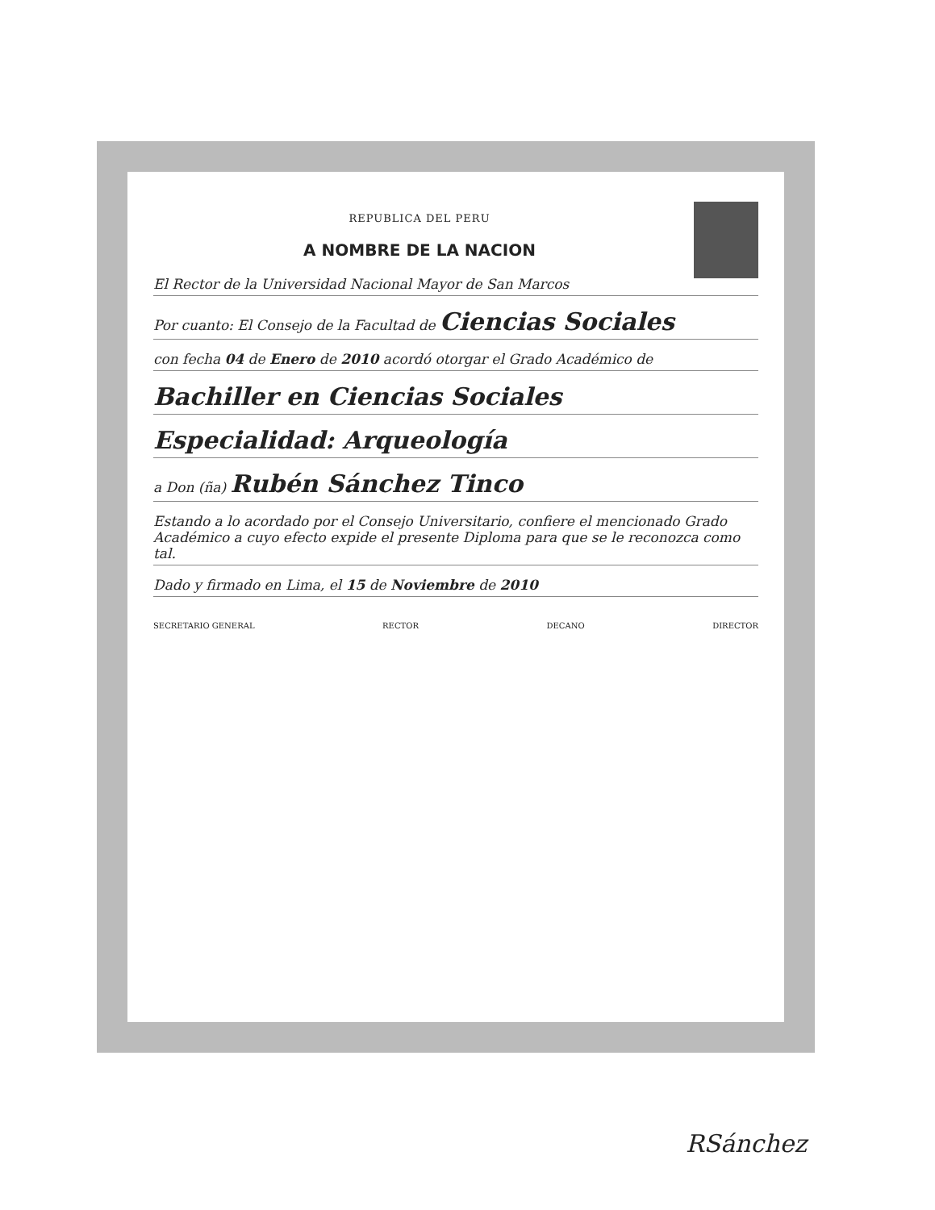REPUBLICA DEL PERU
A NOMBRE DE LA NACION
El Rector de la Universidad Nacional Mayor de San Marcos
Por cuanto: El Consejo de la Facultad de Ciencias Sociales
con fecha 04 de Enero de 2010 acordó otorgar el Grado Académico de
Bachiller en Ciencias Sociales
Especialidad: Arqueología
a Don (ña) Rubén Sánchez Tinco
Estando a lo acordado por el Consejo Universitario, confiere el mencionado Grado Académico a cuyo efecto expide el presente Diploma para que se le reconozca como tal.
Dado y firmado en Lima, el 15 de Noviembre de 2010
SECRETARIO GENERAL RECTOR DECANO DIRECTOR
RSánchez